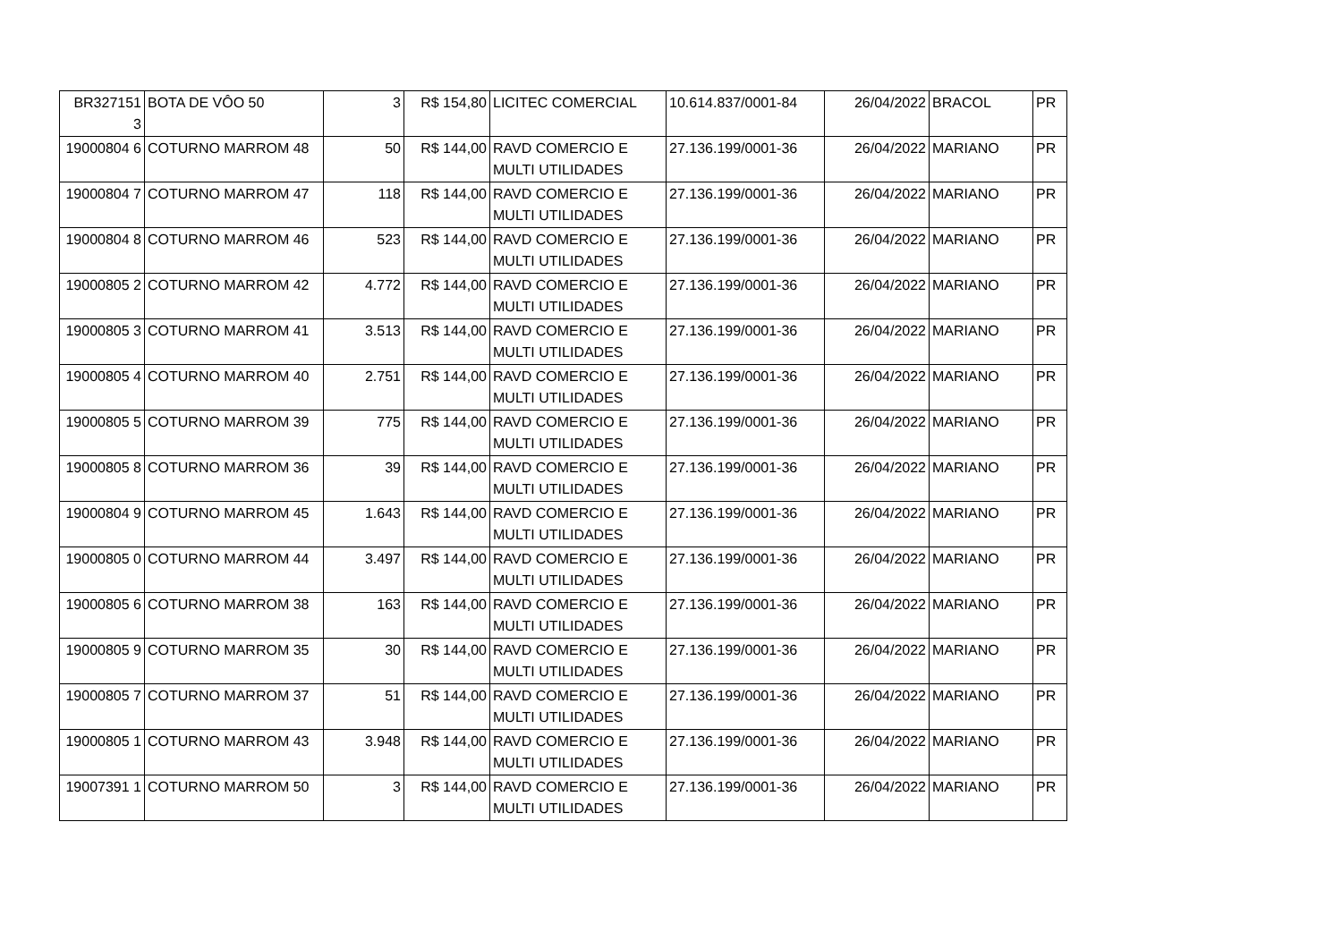| BR327151 3 | BOTA DE VÔO 50 | 3 | R$ 154,80 | LICITEC COMERCIAL | 10.614.837/0001-84 | 26/04/2022 | BRACOL | PR |
| 19000804 6 | COTURNO MARROM 48 | 50 | R$ 144,00 | RAVD COMERCIO E MULTI UTILIDADES | 27.136.199/0001-36 | 26/04/2022 | MARIANO | PR |
| 19000804 7 | COTURNO MARROM 47 | 118 | R$ 144,00 | RAVD COMERCIO E MULTI UTILIDADES | 27.136.199/0001-36 | 26/04/2022 | MARIANO | PR |
| 19000804 8 | COTURNO MARROM 46 | 523 | R$ 144,00 | RAVD COMERCIO E MULTI UTILIDADES | 27.136.199/0001-36 | 26/04/2022 | MARIANO | PR |
| 19000805 2 | COTURNO MARROM 42 | 4.772 | R$ 144,00 | RAVD COMERCIO E MULTI UTILIDADES | 27.136.199/0001-36 | 26/04/2022 | MARIANO | PR |
| 19000805 3 | COTURNO MARROM 41 | 3.513 | R$ 144,00 | RAVD COMERCIO E MULTI UTILIDADES | 27.136.199/0001-36 | 26/04/2022 | MARIANO | PR |
| 19000805 4 | COTURNO MARROM 40 | 2.751 | R$ 144,00 | RAVD COMERCIO E MULTI UTILIDADES | 27.136.199/0001-36 | 26/04/2022 | MARIANO | PR |
| 19000805 5 | COTURNO MARROM 39 | 775 | R$ 144,00 | RAVD COMERCIO E MULTI UTILIDADES | 27.136.199/0001-36 | 26/04/2022 | MARIANO | PR |
| 19000805 8 | COTURNO MARROM 36 | 39 | R$ 144,00 | RAVD COMERCIO E MULTI UTILIDADES | 27.136.199/0001-36 | 26/04/2022 | MARIANO | PR |
| 19000804 9 | COTURNO MARROM 45 | 1.643 | R$ 144,00 | RAVD COMERCIO E MULTI UTILIDADES | 27.136.199/0001-36 | 26/04/2022 | MARIANO | PR |
| 19000805 0 | COTURNO MARROM 44 | 3.497 | R$ 144,00 | RAVD COMERCIO E MULTI UTILIDADES | 27.136.199/0001-36 | 26/04/2022 | MARIANO | PR |
| 19000805 6 | COTURNO MARROM 38 | 163 | R$ 144,00 | RAVD COMERCIO E MULTI UTILIDADES | 27.136.199/0001-36 | 26/04/2022 | MARIANO | PR |
| 19000805 9 | COTURNO MARROM 35 | 30 | R$ 144,00 | RAVD COMERCIO E MULTI UTILIDADES | 27.136.199/0001-36 | 26/04/2022 | MARIANO | PR |
| 19000805 7 | COTURNO MARROM 37 | 51 | R$ 144,00 | RAVD COMERCIO E MULTI UTILIDADES | 27.136.199/0001-36 | 26/04/2022 | MARIANO | PR |
| 19000805 1 | COTURNO MARROM 43 | 3.948 | R$ 144,00 | RAVD COMERCIO E MULTI UTILIDADES | 27.136.199/0001-36 | 26/04/2022 | MARIANO | PR |
| 19007391 1 | COTURNO MARROM 50 | 3 | R$ 144,00 | RAVD COMERCIO E MULTI UTILIDADES | 27.136.199/0001-36 | 26/04/2022 | MARIANO | PR |